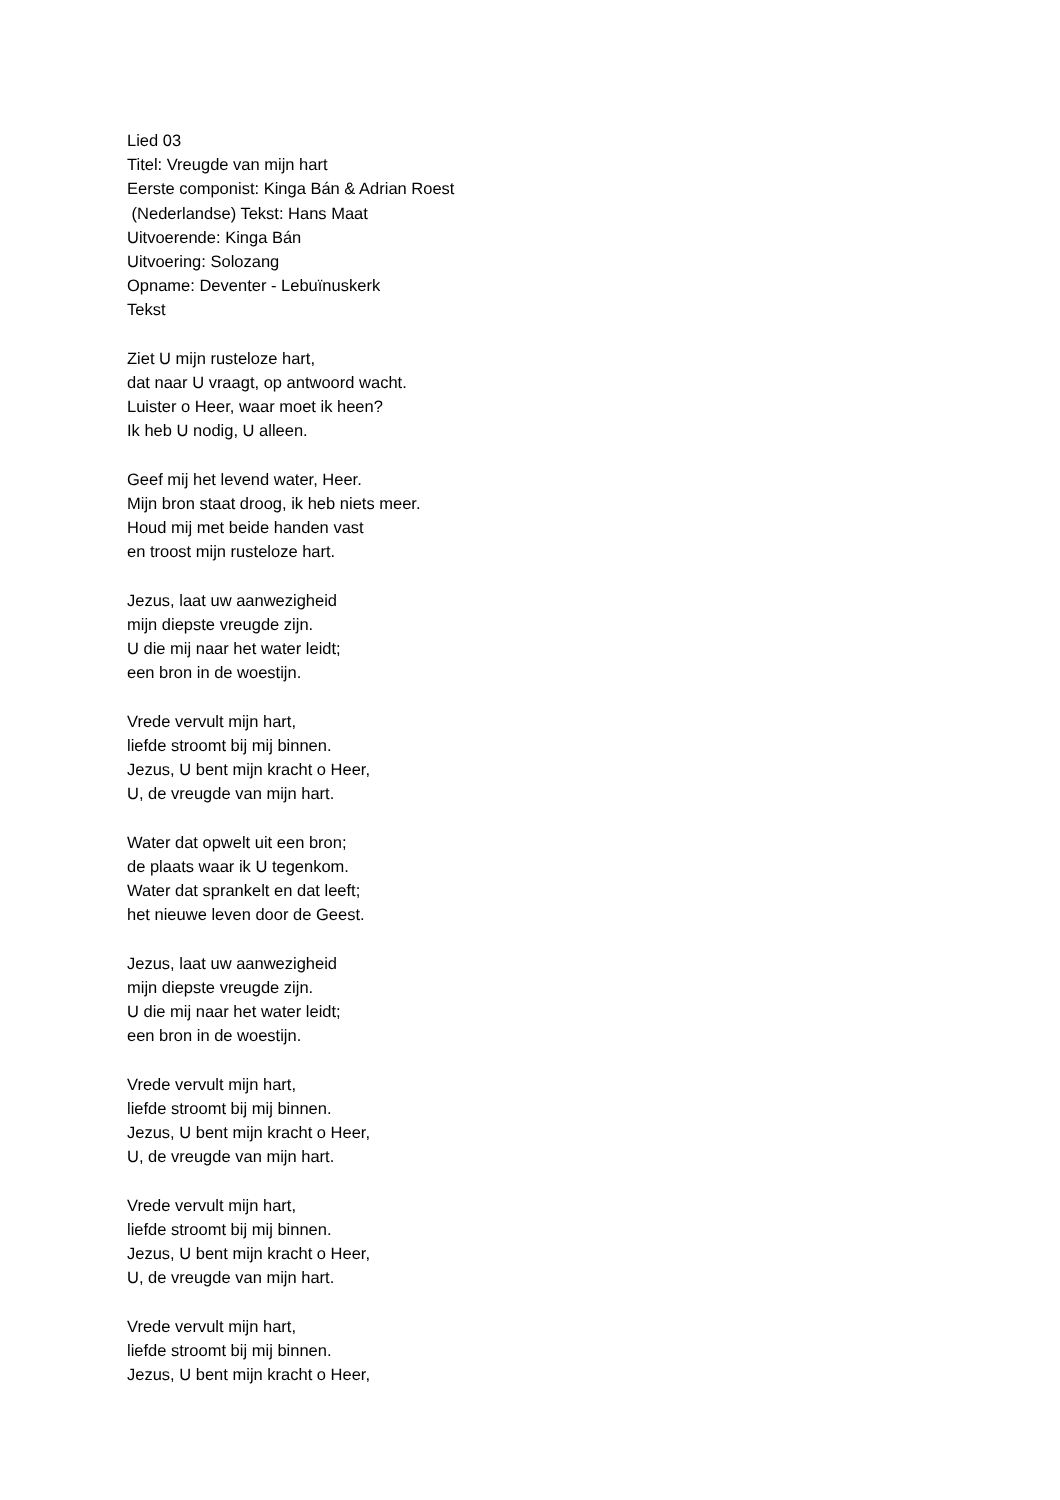Lied 03
Titel: Vreugde van mijn hart
Eerste componist: Kinga Bán & Adrian Roest
(Nederlandse) Tekst: Hans Maat
Uitvoerende: Kinga Bán
Uitvoering: Solozang
Opname: Deventer - Lebuïnuskerk
Tekst
Ziet U mijn rusteloze hart,
dat naar U vraagt, op antwoord wacht.
Luister o Heer, waar moet ik heen?
Ik heb U nodig, U alleen.
Geef mij het levend water, Heer.
Mijn bron staat droog, ik heb niets meer.
Houd mij met beide handen vast
en troost mijn rusteloze hart.
Jezus, laat uw aanwezigheid
mijn diepste vreugde zijn.
U die mij naar het water leidt;
een bron in de woestijn.
Vrede vervult mijn hart,
liefde stroomt bij mij binnen.
Jezus, U bent mijn kracht o Heer,
U, de vreugde van mijn hart.
Water dat opwelt uit een bron;
de plaats waar ik U tegenkom.
Water dat sprankelt en dat leeft;
het nieuwe leven door de Geest.
Jezus, laat uw aanwezigheid
mijn diepste vreugde zijn.
U die mij naar het water leidt;
een bron in de woestijn.
Vrede vervult mijn hart,
liefde stroomt bij mij binnen.
Jezus, U bent mijn kracht o Heer,
U, de vreugde van mijn hart.
Vrede vervult mijn hart,
liefde stroomt bij mij binnen.
Jezus, U bent mijn kracht o Heer,
U, de vreugde van mijn hart.
Vrede vervult mijn hart,
liefde stroomt bij mij binnen.
Jezus, U bent mijn kracht o Heer,